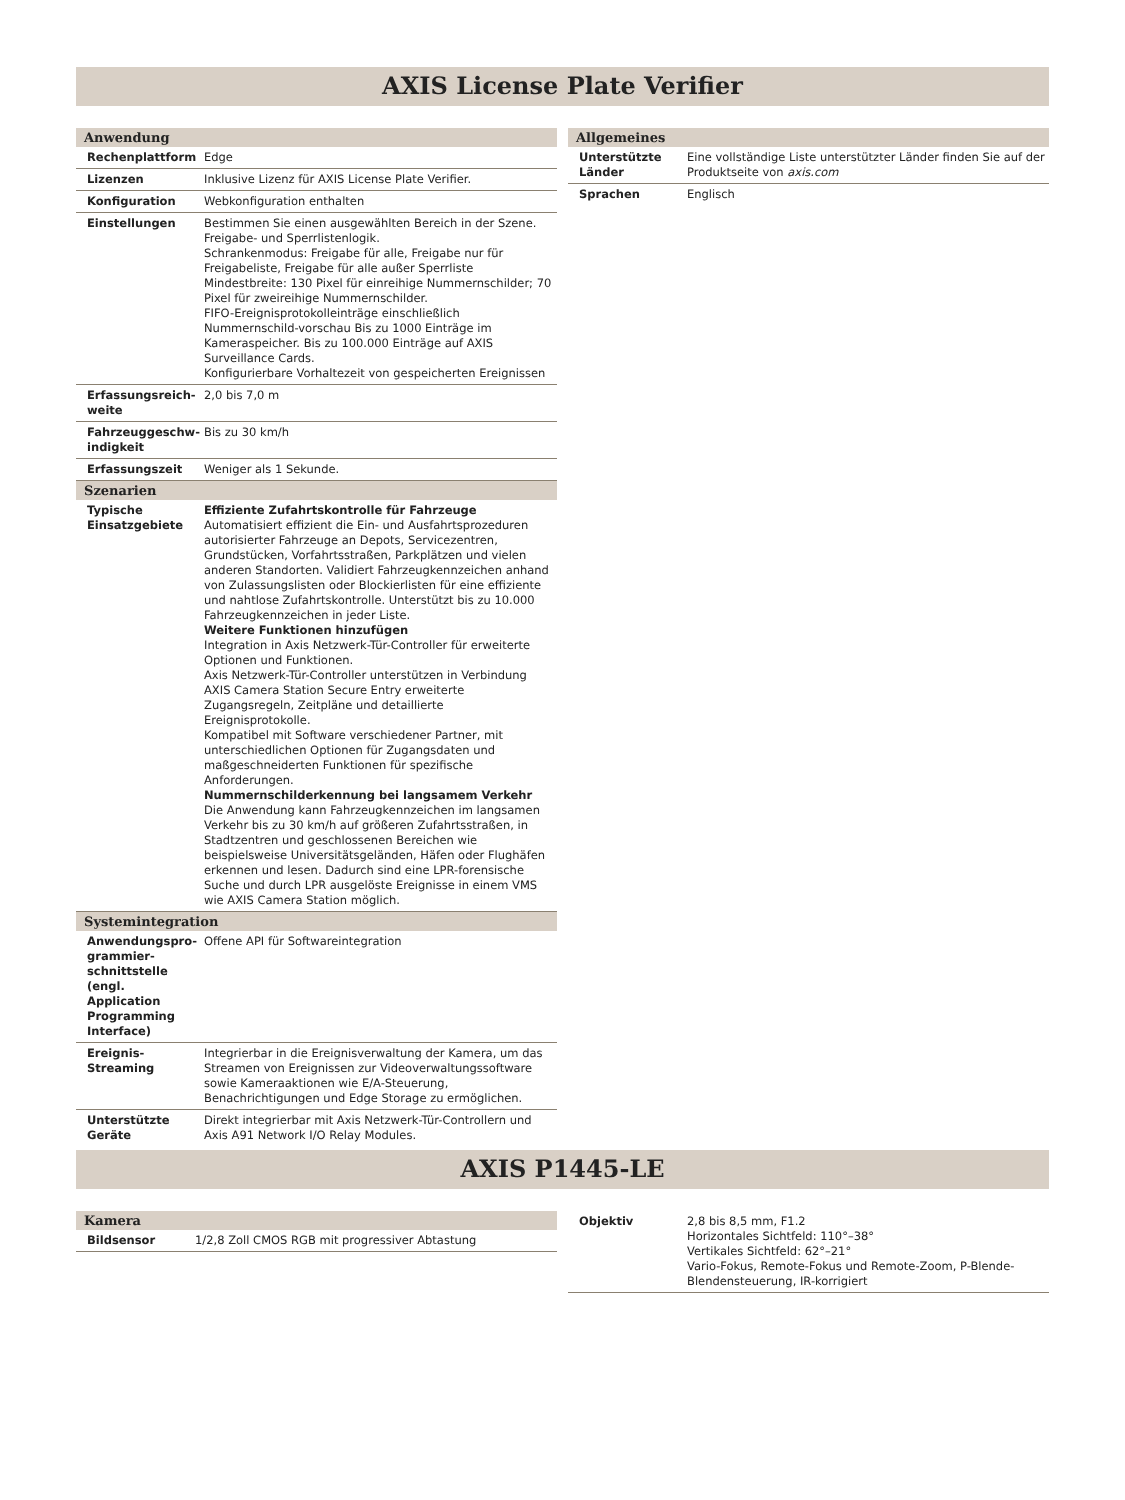AXIS License Plate Verifier
| Anwendung | |
| --- | --- |
| Rechenplattform | Edge |
| Lizenzen | Inklusive Lizenz für AXIS License Plate Verifier. |
| Konfiguration | Webkonfiguration enthalten |
| Einstellungen | Bestimmen Sie einen ausgewählten Bereich in der Szene. Freigabe- und Sperrlistenlogik. Schrankenmodus: Freigabe für alle, Freigabe nur für Freigabeliste, Freigabe für alle außer Sperrliste Mindestbreite: 130 Pixel für einreihige Nummernschilder; 70 Pixel für zweireihige Nummernschilder. FIFO-Ereignisprotokolleinträge einschließlich Nummernschild-vorschau Bis zu 1000 Einträge im Kameraspeicher. Bis zu 100.000 Einträge auf AXIS Surveillance Cards. Konfigurierbare Vorhaltezeit von gespeicherten Ereignissen |
| Erfassungsreich-weite | 2,0 bis 7,0 m |
| Fahrzeuggeschw-indigkeit | Bis zu 30 km/h |
| Erfassungszeit | Weniger als 1 Sekunde. |
| Szenarien | |
| Typische Einsatzgebiete | Effiziente Zufahrtskontrolle für Fahrzeuge Automatisiert effizient die Ein- und Ausfahrtsprozeduren autorisierter Fahrzeuge an Depots, Servicezentren, Grundstücken, Vorfahrtsstraßen, Parkplätzen und vielen anderen Standorten. Validiert Fahrzeugkennzeichen anhand von Zulassungslisten oder Blockierlisten für eine effiziente und nahtlose Zufahrtskontrolle. Unterstützt bis zu 10.000 Fahrzeugkennzeichen in jeder Liste. Weitere Funktionen hinzufügen Integration in Axis Netzwerk-Tür-Controller für erweiterte Optionen und Funktionen. Axis Netzwerk-Tür-Controller unterstützen in Verbindung AXIS Camera Station Secure Entry erweiterte Zugangsregeln, Zeitpläne und detaillierte Ereignisprotokolle. Kompatibel mit Software verschiedener Partner, mit unterschiedlichen Optionen für Zugangsdaten und maßgeschneiderten Funktionen für spezifische Anforderungen. Nummernschilderkennung bei langsamem Verkehr Die Anwendung kann Fahrzeugkennzeichen im langsamen Verkehr bis zu 30 km/h auf größeren Zufahrtsstraßen, in Stadtzentren und geschlossenen Bereichen wie beispielsweise Universitätsgeländen, Häfen oder Flughäfen erkennen und lesen. Dadurch sind eine LPR-forensische Suche und durch LPR ausgelöste Ereignisse in einem VMS wie AXIS Camera Station möglich. |
| Systemintegration | |
| Anwendungspro-grammier-schnittstelle (engl. Application Programming Interface) | Offene API für Softwareintegration |
| Ereignis-Streaming | Integrierbar in die Ereignisverwaltung der Kamera, um das Streamen von Ereignissen zur Videoverwaltungssoftware sowie Kameraaktionen wie E/A-Steuerung, Benachrichtigungen und Edge Storage zu ermöglichen. |
| Unterstützte Geräte | Direkt integrierbar mit Axis Netzwerk-Tür-Controllern und Axis A91 Network I/O Relay Modules. |
| Allgemeines | |
| --- | --- |
| Unterstützte Länder | Eine vollständige Liste unterstützter Länder finden Sie auf der Produktseite von axis.com |
| Sprachen | Englisch |
AXIS P1445-LE
| Kamera | |
| --- | --- |
| Bildsensor | 1/2,8 Zoll CMOS RGB mit progressiver Abtastung |
| Objektiv | 2,8 bis 8,5 mm, F1.2 Horizontales Sichtfeld: 110°–38° Vertikales Sichtfeld: 62°–21° Vario-Fokus, Remote-Fokus und Remote-Zoom, P-Blende-Blendensteuerung, IR-korrigiert |